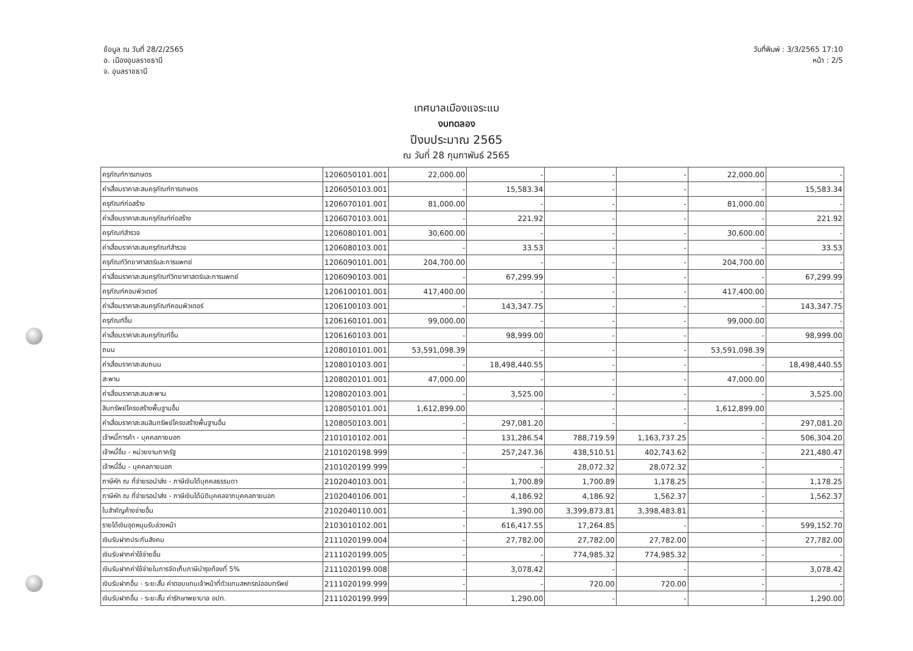ข้อมูล ณ วันที่ 28/2/2565
อ. เมืองอุบลราชธานี
จ. อุบลราชธานี
วันที่พิมพ์ : 3/3/2565 17:10
หน้า : 2/5
เทศบาลเมืองแจระแม
งบทดลอง
ปีงบประมาณ 2565
ณ วันที่ 28 กุมภาพันธ์ 2565
| ครุภัณฑ์การเกษตร | 1206050101.001 | 22,000.00 | - | - | - | 22,000.00 | - |
| ค่าเสื่อมราคาสะสมครุภัณฑ์การเกษตร | 1206050103.001 | - | 15,583.34 | - | - | - | 15,583.34 |
| ครุภัณฑ์ก่อสร้าง | 1206070101.001 | 81,000.00 | - | - | - | 81,000.00 | - |
| ค่าเสื่อมราคาสะสมครุภัณฑ์ก่อสร้าง | 1206070103.001 | - | 221.92 | - | - | - | 221.92 |
| ครุภัณฑ์สำรวจ | 1206080101.001 | 30,600.00 | - | - | - | 30,600.00 | - |
| ค่าเสื่อมราคาสะสมครุภัณฑ์สำรวจ | 1206080103.001 | - | 33.53 | - | - | - | 33.53 |
| ครุภัณฑ์วิทยาศาสตร์และการแพทย์ | 1206090101.001 | 204,700.00 | - | - | - | 204,700.00 | - |
| ค่าเสื่อมราคาสะสมครุภัณฑ์วิทยาศาสตร์และการแพทย์ | 1206090103.001 | - | 67,299.99 | - | - | - | 67,299.99 |
| ครุภัณฑ์คอมพิวเตอร์ | 1206100101.001 | 417,400.00 | - | - | - | 417,400.00 | - |
| ค่าเสื่อมราคาสะสมครุภัณฑ์คอมพิวเตอร์ | 1206100103.001 | - | 143,347.75 | - | - | - | 143,347.75 |
| ครุภัณฑ์อื่น | 1206160101.001 | 99,000.00 | - | - | - | 99,000.00 | - |
| ค่าเสื่อมราคาสะสมครุภัณฑ์อื่น | 1206160103.001 | - | 98,999.00 | - | - | - | 98,999.00 |
| ถนน | 1208010101.001 | 53,591,098.39 | - | - | - | 53,591,098.39 | - |
| ค่าเสื่อมราคาสะสมถนน | 1208010103.001 | - | 18,498,440.55 | - | - | - | 18,498,440.55 |
| สะพาน | 1208020101.001 | 47,000.00 | - | - | - | 47,000.00 | - |
| ค่าเสื่อมราคาสะสมสะพาน | 1208020103.001 | - | 3,525.00 | - | - | - | 3,525.00 |
| สินทรัพย์โครงสร้างพื้นฐานอื่น | 1208050101.001 | 1,612,899.00 | - | - | - | 1,612,899.00 | - |
| ค่าเสื่อมราคาสะสมสินทรัพย์โครงสร้างพื้นฐานอื่น | 1208050103.001 | - | 297,081.20 | - | - | - | 297,081.20 |
| เจ้าหนี้การค้า - บุคคลภายนอก | 2101010102.001 | - | 131,286.54 | 788,719.59 | 1,163,737.25 | - | 506,304.20 |
| เจ้าหนี้อื่น - หน่วยงานภาครัฐ | 2101020198.999 | - | 257,247.36 | 438,510.51 | 402,743.62 | - | 221,480.47 |
| เจ้าหนี้อื่น - บุคคลภายนอก | 2101020199.999 | - | - | 28,072.32 | 28,072.32 | - | - |
| ภาษีหัก ณ ที่จ่ายรอนำส่ง - ภาษีเงินได้บุคคลธรรมดา | 2102040103.001 | - | 1,700.89 | 1,700.89 | 1,178.25 | - | 1,178.25 |
| ภาษีหัก ณ ที่จ่ายรอนำส่ง - ภาษีเงินได้นิติบุคคลจากบุคคลภายนอก | 2102040106.001 | - | 4,186.92 | 4,186.92 | 1,562.37 | - | 1,562.37 |
| ใบสำคัญค้างจ่ายอื่น | 2102040110.001 | - | 1,390.00 | 3,399,873.81 | 3,398,483.81 | - | - |
| รายได้เงินอุดหนุนรับล่วงหน้า | 2103010102.001 | - | 616,417.55 | 17,264.85 | - | - | 599,152.70 |
| เงินรับฝากประกันสังคม | 2111020199.004 | - | 27,782.00 | 27,782.00 | 27,782.00 | - | 27,782.00 |
| เงินรับฝากค่าใช้จ่ายอื่น | 2111020199.005 | - | - | 774,985.32 | 774,985.32 | - | - |
| เงินรับฝากค่าใช้จ่ายในการจัดเก็บภาษีบำรุงท้องที่ 5% | 2111020199.008 | - | 3,078.42 | - | - | - | 3,078.42 |
| เงินรับฝากอื่น - ระยะสั้น ค่าตอบแทนเจ้าหน้าที่ตัวแทนสหกรณ์ออมทรัพย์ | 2111020199.999 | - | - | 720.00 | 720.00 | - | - |
| เงินรับฝากอื่น - ระยะสั้น ค่ารักษาพยาบาล อปท. | 2111020199.999 | - | 1,290.00 | - | - | - | 1,290.00 |